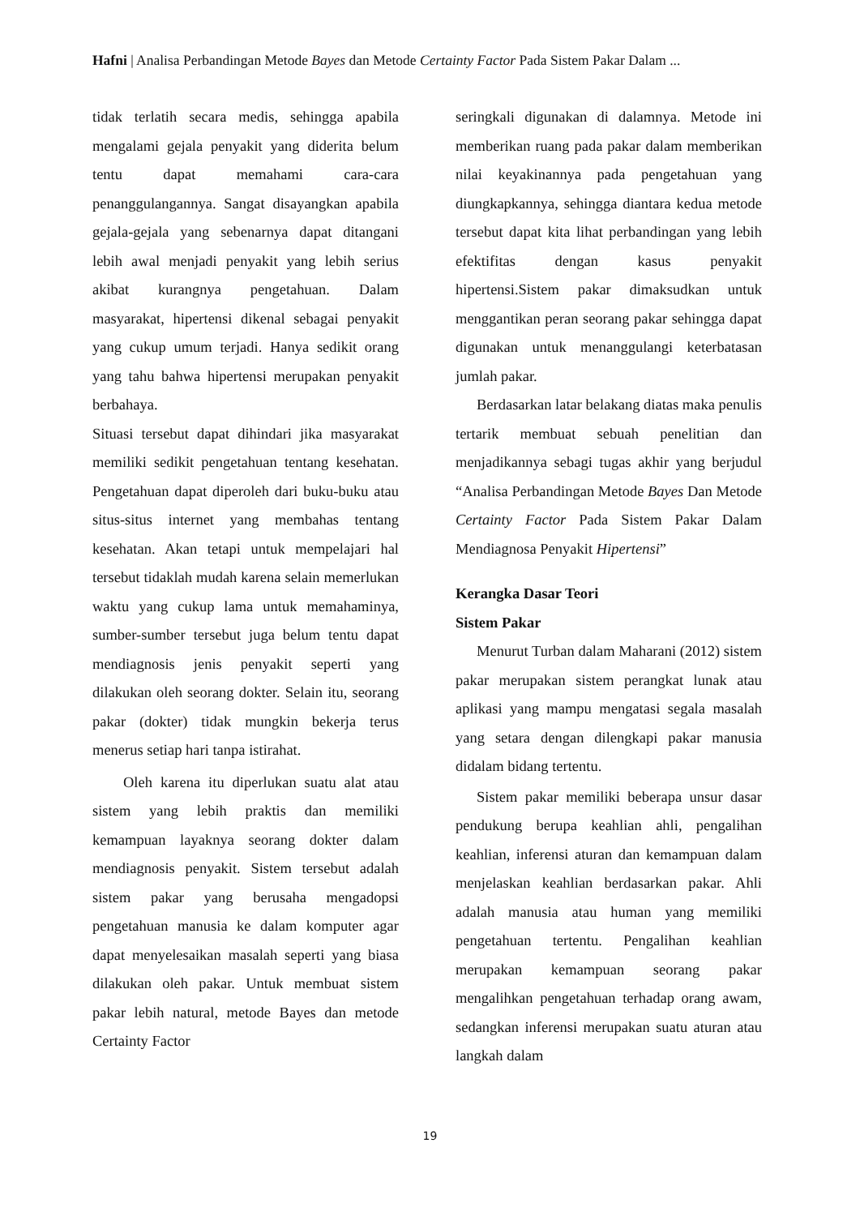Hafni | Analisa Perbandingan Metode Bayes dan Metode Certainty Factor Pada Sistem Pakar Dalam ...
tidak terlatih secara medis, sehingga apabila mengalami gejala penyakit yang diderita belum tentu dapat memahami cara-cara penanggulangannya. Sangat disayangkan apabila gejala-gejala yang sebenarnya dapat ditangani lebih awal menjadi penyakit yang lebih serius akibat kurangnya pengetahuan. Dalam masyarakat, hipertensi dikenal sebagai penyakit yang cukup umum terjadi. Hanya sedikit orang yang tahu bahwa hipertensi merupakan penyakit berbahaya.
Situasi tersebut dapat dihindari jika masyarakat memiliki sedikit pengetahuan tentang kesehatan. Pengetahuan dapat diperoleh dari buku-buku atau situs-situs internet yang membahas tentang kesehatan. Akan tetapi untuk mempelajari hal tersebut tidaklah mudah karena selain memerlukan waktu yang cukup lama untuk memahaminya, sumber-sumber tersebut juga belum tentu dapat mendiagnosis jenis penyakit seperti yang dilakukan oleh seorang dokter. Selain itu, seorang pakar (dokter) tidak mungkin bekerja terus menerus setiap hari tanpa istirahat.
Oleh karena itu diperlukan suatu alat atau sistem yang lebih praktis dan memiliki kemampuan layaknya seorang dokter dalam mendiagnosis penyakit. Sistem tersebut adalah sistem pakar yang berusaha mengadopsi pengetahuan manusia ke dalam komputer agar dapat menyelesaikan masalah seperti yang biasa dilakukan oleh pakar. Untuk membuat sistem pakar lebih natural, metode Bayes dan metode Certainty Factor
seringkali digunakan di dalamnya. Metode ini memberikan ruang pada pakar dalam memberikan nilai keyakinannya pada pengetahuan yang diungkapkannya, sehingga diantara kedua metode tersebut dapat kita lihat perbandingan yang lebih efektifitas dengan kasus penyakit hipertensi.Sistem pakar dimaksudkan untuk menggantikan peran seorang pakar sehingga dapat digunakan untuk menanggulangi keterbatasan jumlah pakar.
Berdasarkan latar belakang diatas maka penulis tertarik membuat sebuah penelitian dan menjadikannya sebagi tugas akhir yang berjudul “Analisa Perbandingan Metode Bayes Dan Metode Certainty Factor Pada Sistem Pakar Dalam Mendiagnosa Penyakit Hipertensi”
Kerangka Dasar Teori
Sistem Pakar
Menurut Turban dalam Maharani (2012) sistem pakar merupakan sistem perangkat lunak atau aplikasi yang mampu mengatasi segala masalah yang setara dengan dilengkapi pakar manusia didalam bidang tertentu.
Sistem pakar memiliki beberapa unsur dasar pendukung berupa keahlian ahli, pengalihan keahlian, inferensi aturan dan kemampuan dalam menjelaskan keahlian berdasarkan pakar. Ahli adalah manusia atau human yang memiliki pengetahuan tertentu. Pengalihan keahlian merupakan kemampuan seorang pakar mengalihkan pengetahuan terhadap orang awam, sedangkan inferensi merupakan suatu aturan atau langkah dalam
19